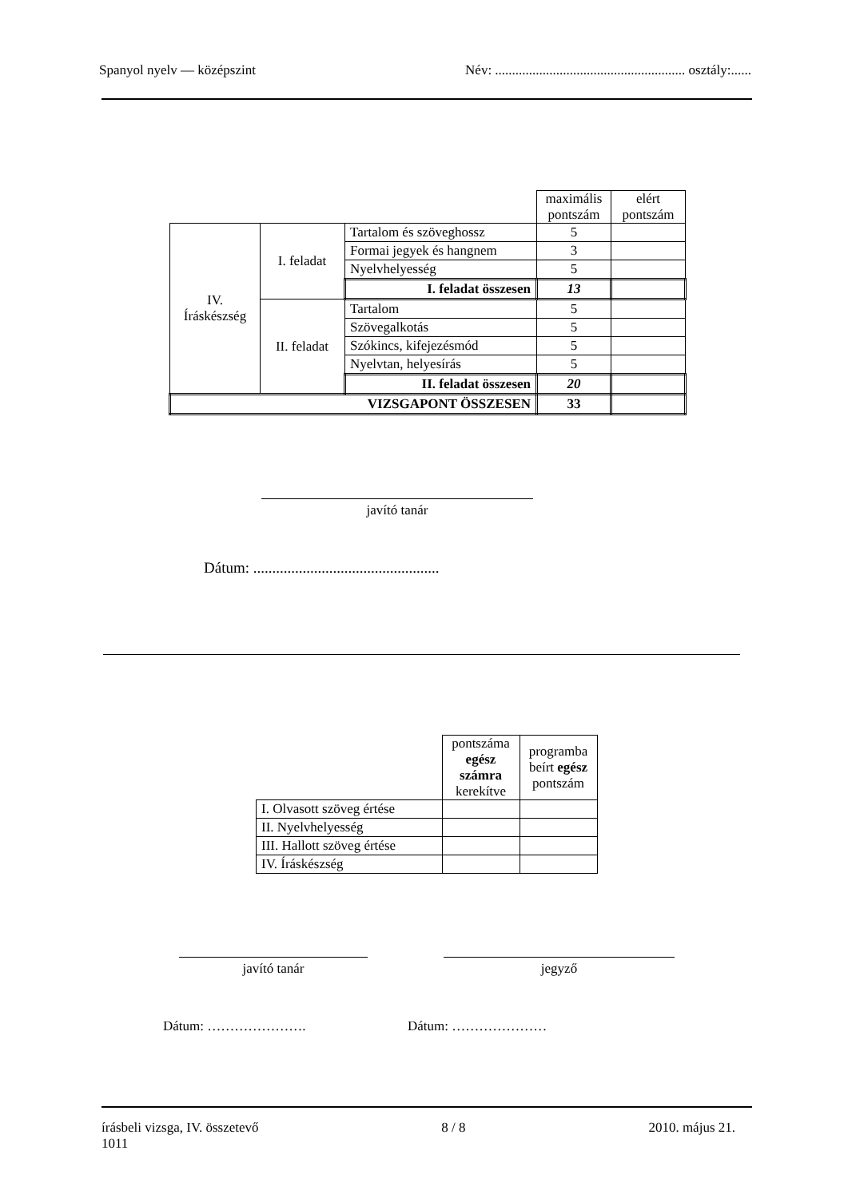Spanyol nyelv — középszint Név: ........................................................ osztály:......
| | | | maximális pontszám | elért pontszám |
| IV. Íráskészség | I. feladat | Tartalom és szöveghossz | 5 | |
| | | Formai jegyek és hangnem | 3 | |
| | | Nyelvhelyesség | 5 | |
| | | I. feladat összesen | 13 | |
| | II. feladat | Tartalom | 5 | |
| | | Szövegalkotás | 5 | |
| | | Szókincs, kifejezésmód | 5 | |
| | | Nyelvtan, helyesírás | 5 | |
| | | II. feladat összesen | 20 | |
| VIZSGAPONT ÖSSZESEN | | | 33 | |
javító tanár
Dátum: .................................................
| | pontszáma egész számra kerekítve | programba beírt egész pontszám |
| I. Olvasott szöveg értése | | |
| II. Nyelvhelyesség | | |
| III. Hallott szöveg értése | | |
| IV. Íráskészség | | |
javító tanár jegyző
Dátum: …………………. Dátum: …………………
írásbeli vizsga, IV. összetevő
1011 8 / 8 2010. május 21.